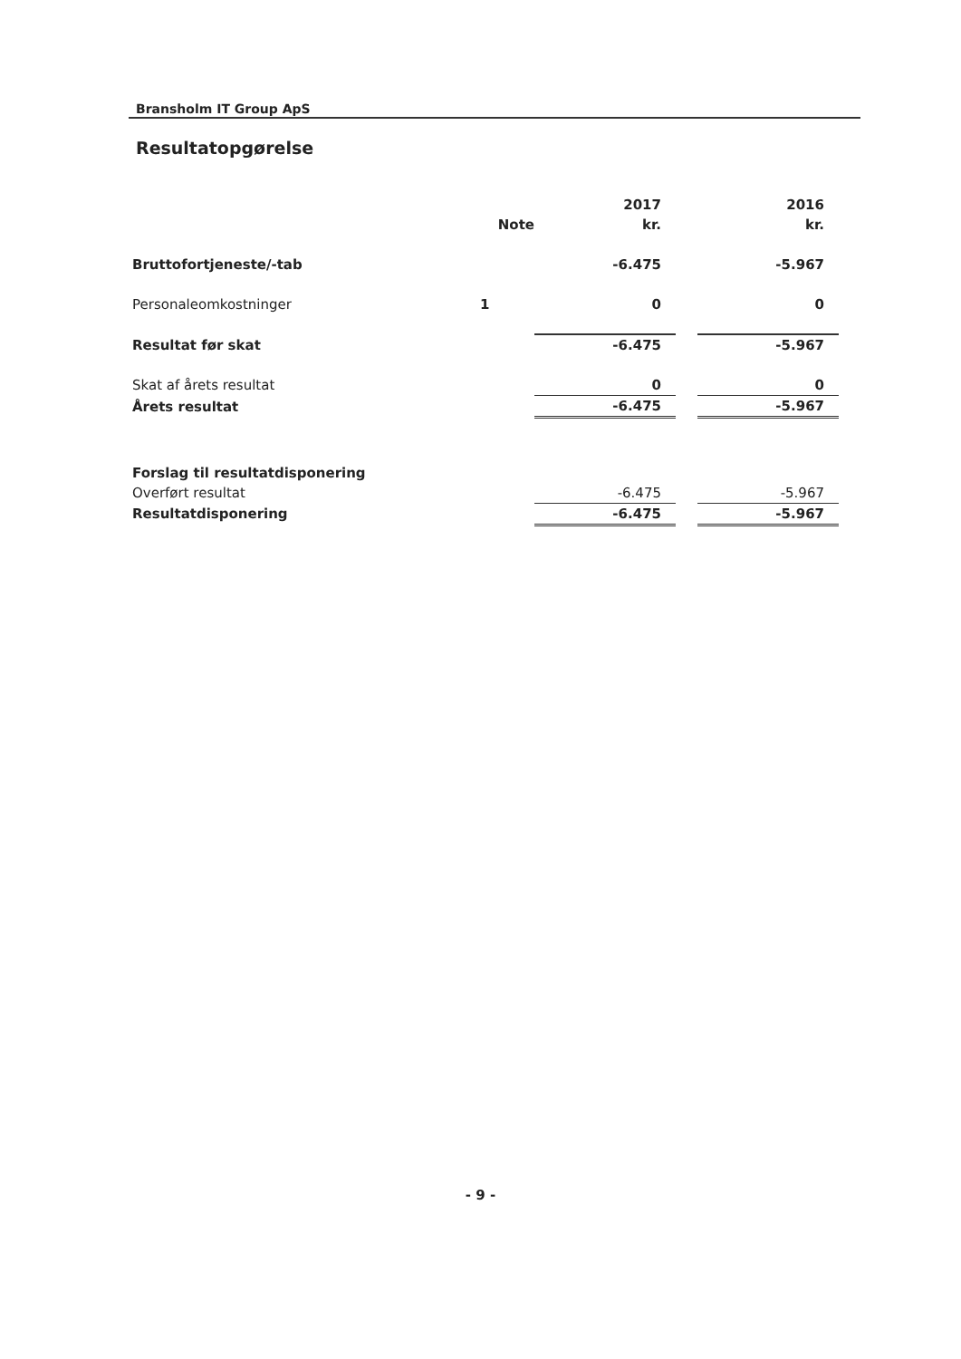Bransholm IT Group ApS
Resultatopgørelse
| | | 2017 | | 2016 |
| --- | --- | --- | --- | --- |
| | Note | kr. | | kr. |
| Bruttofortjeneste/-tab | | -6.475 | | -5.967 |
| Personaleomkostninger | 1 | 0 | | 0 |
| Resultat før skat | | -6.475 | | -5.967 |
| Skat af årets resultat | | 0 | | 0 |
| Årets resultat | | -6.475 | | -5.967 |
| Forslag til resultatdisponering | | | | |
| Overført resultat | | -6.475 | | -5.967 |
| Resultatdisponering | | -6.475 | | -5.967 |
- 9 -